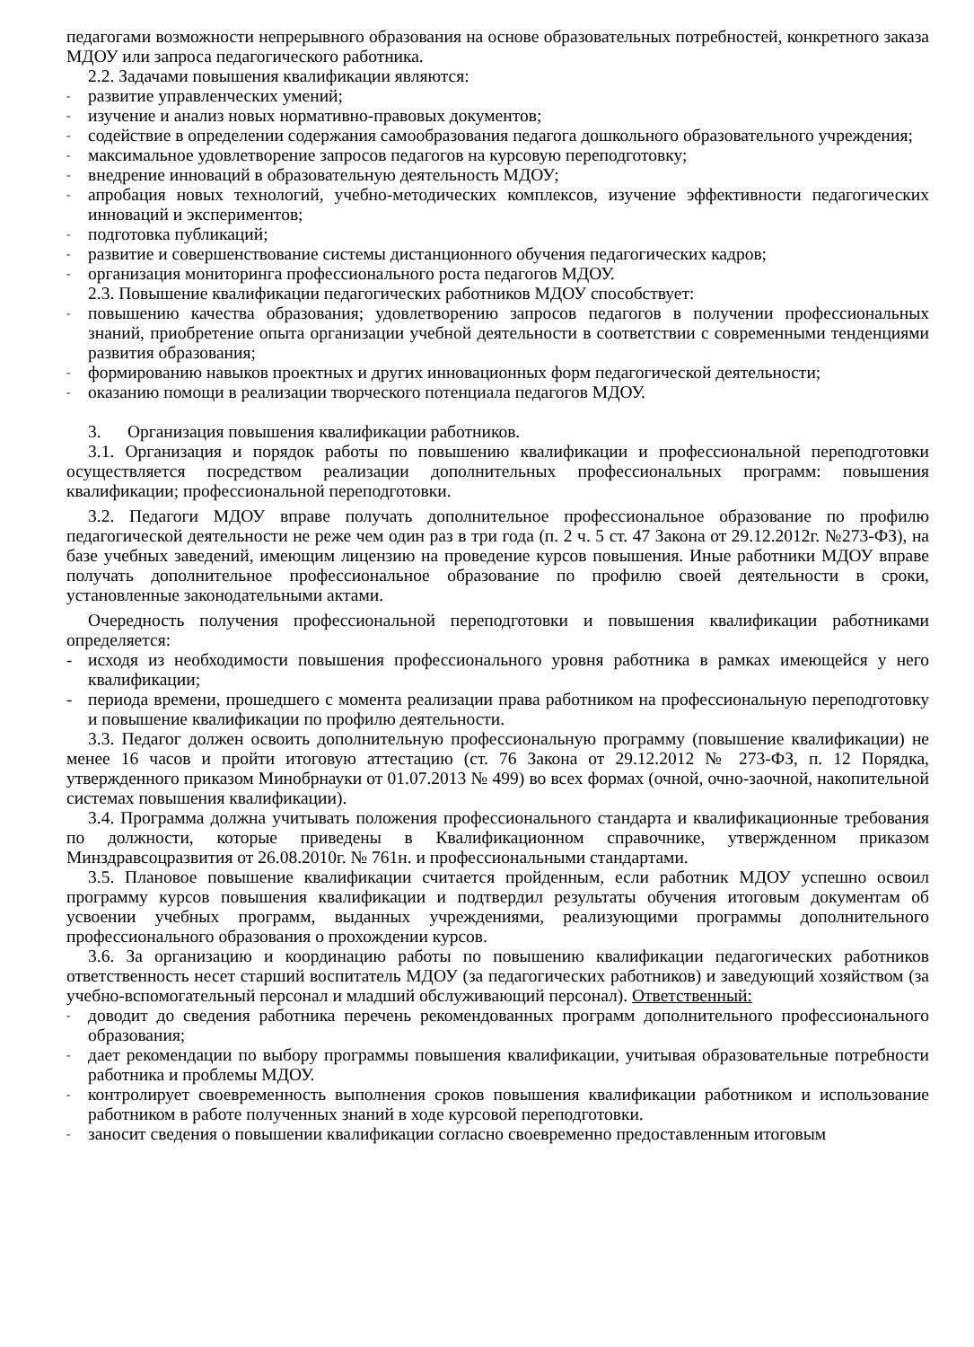педагогами возможности непрерывного образования на основе образовательных потребностей, конкретного заказа МДОУ или запроса педагогического работника.
2.2. Задачами повышения квалификации являются:
- развитие управленческих умений;
- изучение и анализ новых нормативно-правовых документов;
- содействие в определении содержания самообразования педагога дошкольного образовательного учреждения;
- максимальное удовлетворение запросов педагогов на курсовую переподготовку;
- внедрение инноваций в образовательную деятельность МДОУ;
- апробация новых технологий, учебно-методических комплексов, изучение эффективности педагогических инноваций и экспериментов;
- подготовка публикаций;
- развитие и совершенствование системы дистанционного обучения педагогических кадров;
- организация мониторинга профессионального роста педагогов МДОУ.
2.3. Повышение квалификации педагогических работников МДОУ способствует:
- повышению качества образования; удовлетворению запросов педагогов в получении профессиональных знаний, приобретение опыта организации учебной деятельности в соответствии с современными тенденциями развития образования;
- формированию навыков проектных и других инновационных форм педагогической деятельности;
- оказанию помощи в реализации творческого потенциала педагогов МДОУ.
3. Организация повышения квалификации работников.
3.1. Организация и порядок работы по повышению квалификации и профессиональной переподготовки осуществляется посредством реализации дополнительных профессиональных программ: повышения квалификации; профессиональной переподготовки.
3.2. Педагоги МДОУ вправе получать дополнительное профессиональное образование по профилю педагогической деятельности не реже чем один раз в три года (п. 2 ч. 5 ст. 47 Закона от 29.12.2012г. №273-ФЗ), на базе учебных заведений, имеющим лицензию на проведение курсов повышения. Иные работники МДОУ вправе получать дополнительное профессиональное образование по профилю своей деятельности в сроки, установленные законодательными актами.
Очередность получения профессиональной переподготовки и повышения квалификации работниками определяется:
- исходя из необходимости повышения профессионального уровня работника в рамках имеющейся у него квалификации;
- периода времени, прошедшего с момента реализации права работником на профессиональную переподготовку и повышение квалификации по профилю деятельности.
3.3. Педагог должен освоить дополнительную профессиональную программу (повышение квалификации) не менее 16 часов и пройти итоговую аттестацию (ст. 76 Закона от 29.12.2012 № 273-ФЗ, п. 12 Порядка, утвержденного приказом Минобрнауки от 01.07.2013 № 499) во всех формах (очной, очно-заочной, накопительной системах повышения квалификации).
3.4. Программа должна учитывать положения профессионального стандарта и квалификационные требования по должности, которые приведены в Квалификационном справочнике, утвержденном приказом Минздравсоцразвития от 26.08.2010г. № 761н. и профессиональными стандартами.
3.5. Плановое повышение квалификации считается пройденным, если работник МДОУ успешно освоил программу курсов повышения квалификации и подтвердил результаты обучения итоговым документам об усвоении учебных программ, выданных учреждениями, реализующими программы дополнительного профессионального образования о прохождении курсов.
3.6. За организацию и координацию работы по повышению квалификации педагогических работников ответственность несет старший воспитатель МДОУ (за педагогических работников) и заведующий хозяйством (за учебно-вспомогательный персонал и младший обслуживающий персонал). Ответственный:
- доводит до сведения работника перечень рекомендованных программ дополнительного профессионального образования;
- дает рекомендации по выбору программы повышения квалификации, учитывая образовательные потребности работника и проблемы МДОУ.
- контролирует своевременность выполнения сроков повышения квалификации работником и использование работником в работе полученных знаний в ходе курсовой переподготовки.
- заносит сведения о повышении квалификации согласно своевременно предоставленным итоговым